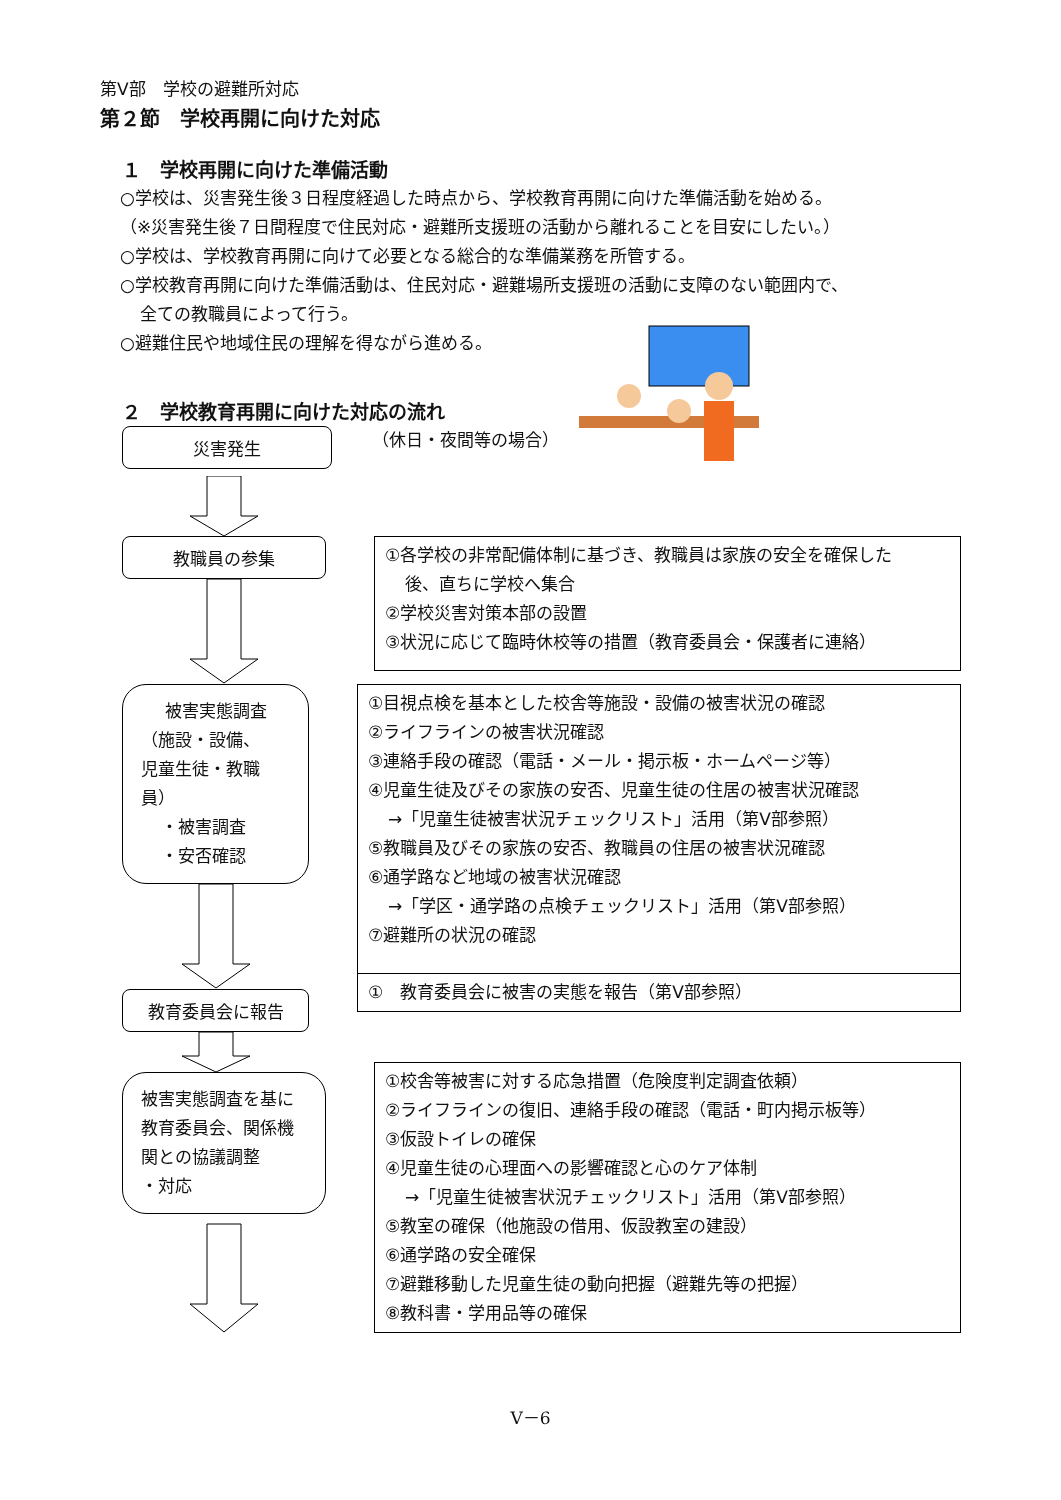第Ⅴ部　学校の避難所対応
第２節　学校再開に向けた対応
１　学校再開に向けた準備活動
○学校は、災害発生後３日程度経過した時点から、学校教育再開に向けた準備活動を始める。
（※災害発生後７日間程度で住民対応・避難所支援班の活動から離れることを目安にしたい。）
○学校は、学校教育再開に向けて必要となる総合的な準備業務を所管する。
○学校教育再開に向けた準備活動は、住民対応・避難場所支援班の活動に支障のない範囲内で、
全ての教職員によって行う。
○避難住民や地域住民の理解を得ながら進める。
２　学校教育再開に向けた対応の流れ
災害発生
（休日・夜間等の場合）
教職員の参集
①各学校の非常配備体制に基づき、教職員は家族の安全を確保した
後、直ちに学校へ集合
②学校災害対策本部の設置
③状況に応じて臨時休校等の措置（教育委員会・保護者に連絡）
被害実態調査
（施設・設備、
児童生徒・教職員）
・被害調査
・安否確認
教育委員会に報告
①目視点検を基本とした校舎等施設・設備の被害状況の確認
②ライフラインの被害状況確認
③連絡手段の確認（電話・メール・掲示板・ホームページ等）
④児童生徒及びその家族の安否、児童生徒の住居の被害状況確認
→「児童生徒被害状況チェックリスト」活用（第Ⅴ部参照）
⑤教職員及びその家族の安否、教職員の住居の被害状況確認
⑥通学路など地域の被害状況確認
→「学区・通学路の点検チェックリスト」活用（第Ⅴ部参照）
⑦避難所の状況の確認
①　教育委員会に被害の実態を報告（第Ⅴ部参照）
被害実態調査を基に教育委員会、関係機関との協議調整
・対応
①校舎等被害に対する応急措置（危険度判定調査依頼）
②ライフラインの復旧、連絡手段の確認（電話・町内掲示板等）
③仮設トイレの確保
④児童生徒の心理面への影響確認と心のケア体制
→「児童生徒被害状況チェックリスト」活用（第Ⅴ部参照）
⑤教室の確保（他施設の借用、仮設教室の建設）
⑥通学路の安全確保
⑦避難移動した児童生徒の動向把握（避難先等の把握）
⑧教科書・学用品等の確保
Ⅴ－6